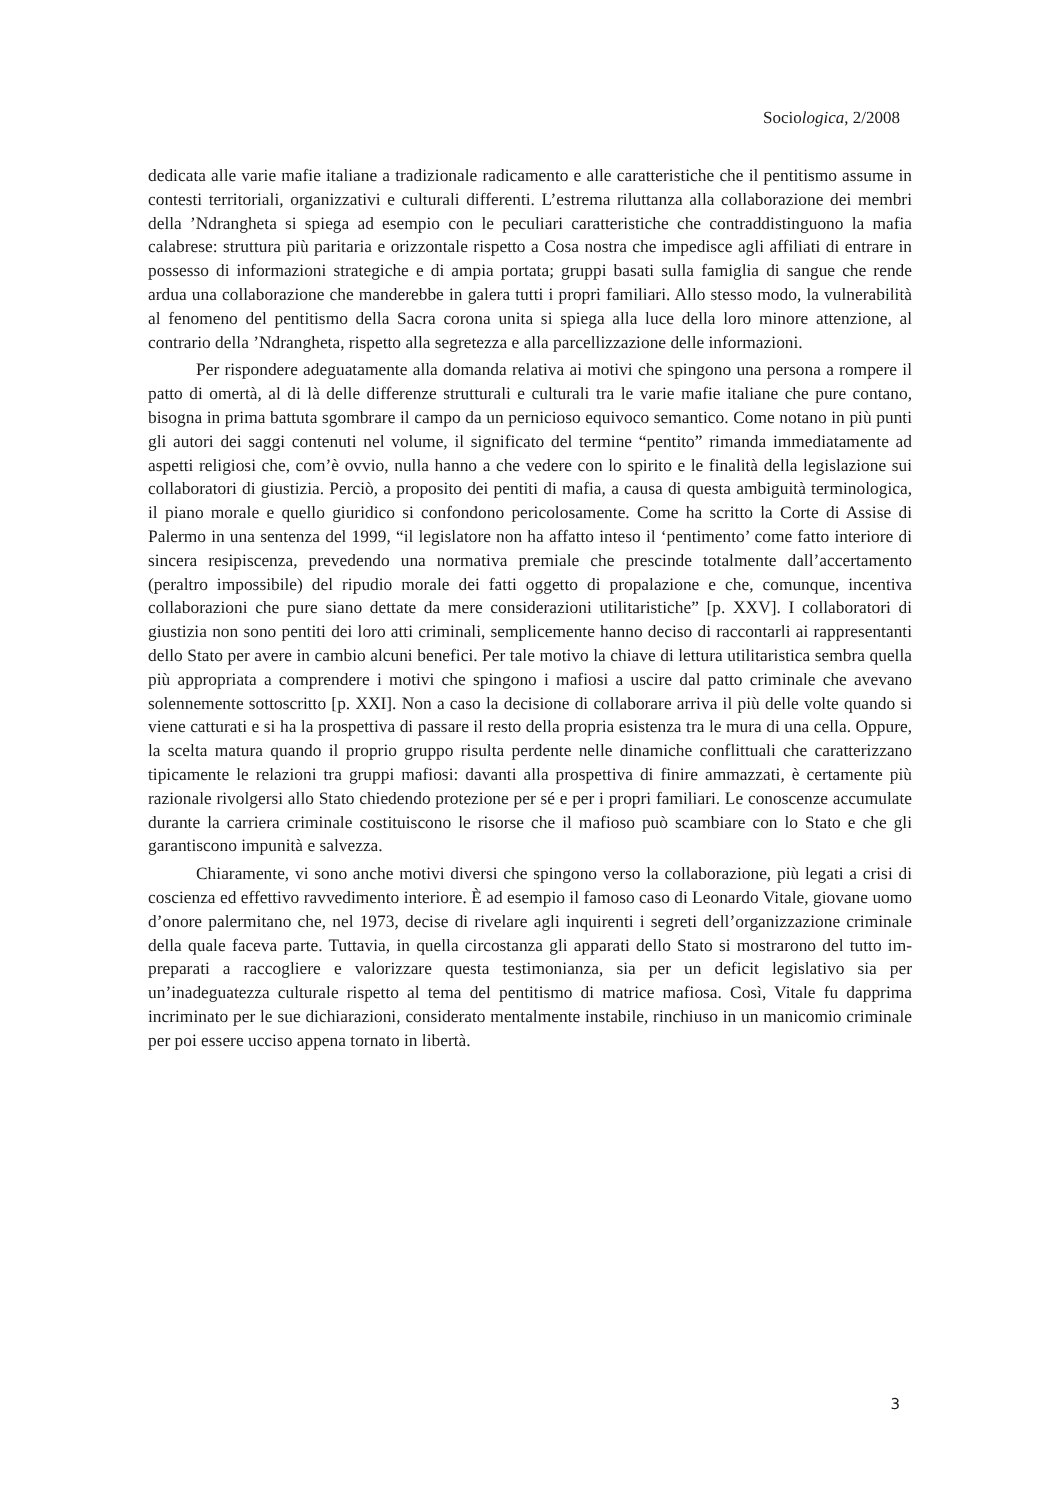Sociologica, 2/2008
dedicata alle varie mafie italiane a tradizionale radicamento e alle caratteristiche che il pentitismo assume in contesti territoriali, organizzativi e culturali differenti. L’estrema riluttanza alla collaborazione dei membri della ’Ndrangheta si spiega ad esempio con le peculiari caratteristiche che contraddistinguono la mafia calabrese: struttura più parita­ria e orizzontale rispetto a Cosa nostra che impedisce agli affiliati di entrare in possesso di informazioni strategiche e di ampia portata; gruppi basati sulla famiglia di sangue che rende ardua una collaborazione che manderebbe in galera tutti i propri familiari. Allo stesso modo, la vulnerabilità al fenomeno del pentitismo della Sacra corona unita si spiega alla luce della loro minore attenzione, al contrario della ’Ndrangheta, rispetto alla segretezza e alla parcellizzazione delle informazioni.
Per rispondere adeguatamente alla domanda relativa ai motivi che spingono una persona a rompere il patto di omertà, al di là delle differenze strutturali e culturali tra le varie mafie italiane che pure contano, bisogna in prima battuta sgombrare il campo da un pernicioso equivoco semantico. Come notano in più punti gli autori dei saggi contenuti nel volume, il significato del termine “pentito” rimanda immediatamente ad aspetti religiosi che, com’è ovvio, nulla hanno a che vedere con lo spirito e le finalità della legislazione sui collaboratori di giustizia. Perciò, a proposito dei pentiti di mafia, a causa di questa ambiguità terminologica, il piano morale e quello giuridico si confon­dono pericolosamente. Come ha scritto la Corte di Assise di Palermo in una sentenza del 1999, “il legislatore non ha affatto inteso il ‘pentimento’ come fatto interiore di sin­cera resipiscenza, prevedendo una normativa premiale che prescinde totalmente dall’ac­certamento (peraltro impossibile) del ripudio morale dei fatti oggetto di propalazione e che, comunque, incentiva collaborazioni che pure siano dettate da mere considerazioni utilitaristiche” [p. XXV]. I collaboratori di giustizia non sono pentiti dei loro atti crimi­nali, semplicemente hanno deciso di raccontarli ai rappresentanti dello Stato per avere in cambio alcuni benefici. Per tale motivo la chiave di lettura utilitaristica sembra quella più appropriata a comprendere i motivi che spingono i mafiosi a uscire dal patto criminale che avevano solennemente sottoscritto [p. XXI]. Non a caso la decisione di collaborare arriva il più delle volte quando si viene catturati e si ha la prospettiva di passare il resto della propria esistenza tra le mura di una cella. Oppure, la scelta matura quando il pro­prio gruppo risulta perdente nelle dinamiche conflittuali che caratterizzano tipicamente le relazioni tra gruppi mafiosi: davanti alla prospettiva di finire ammazzati, è certamente più razionale rivolgersi allo Stato chiedendo protezione per sé e per i propri familiari. Le conoscenze accumulate durante la carriera criminale costituiscono le risorse che il mafioso può scambiare con lo Stato e che gli garantiscono impunità e salvezza.
Chiaramente, vi sono anche motivi diversi che spingono verso la collaborazione, più legati a crisi di coscienza ed effettivo ravvedimento interiore. È ad esempio il famo­so caso di Leonardo Vitale, giovane uomo d’onore palermitano che, nel 1973, decise di rivelare agli inquirenti i segreti dell’organizzazione criminale della quale faceva par­te. Tuttavia, in quella circostanza gli apparati dello Stato si mostrarono del tutto im­preparati a raccogliere e valorizzare questa testimonianza, sia per un deficit legislativo sia per un’inadeguatezza culturale rispetto al tema del pentitismo di matrice mafiosa. Così, Vitale fu dapprima incriminato per le sue dichiarazioni, considerato mentalmente instabile, rinchiuso in un manicomio criminale per poi essere ucciso appena tornato in libertà.
3